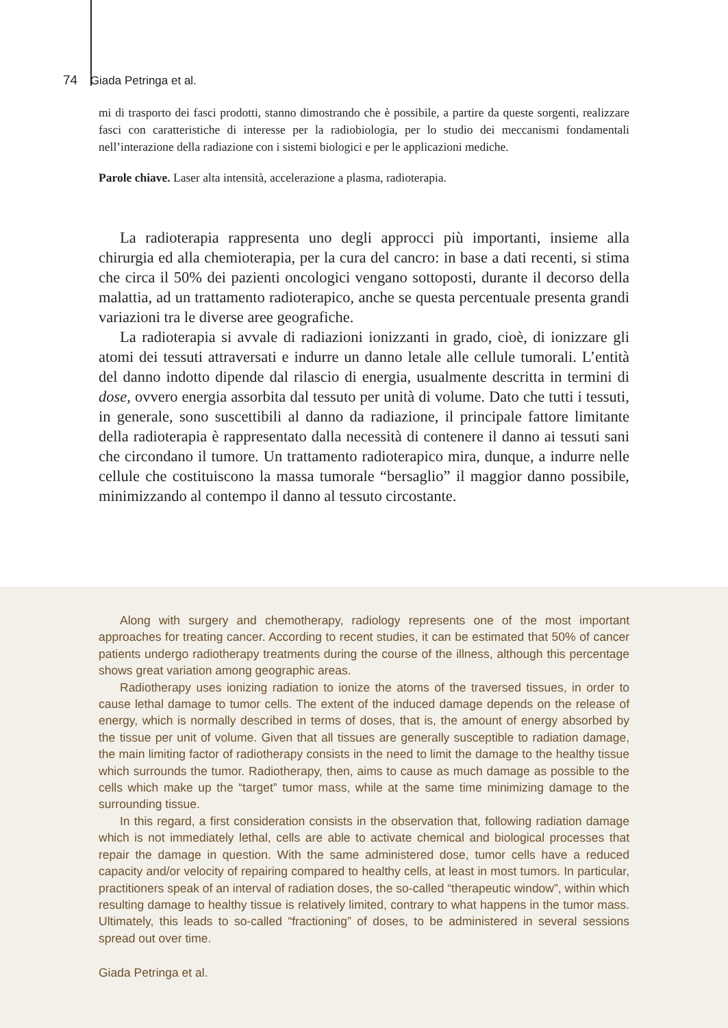74 Giada Petringa et al.
mi di trasporto dei fasci prodotti, stanno dimostrando che è possibile, a partire da queste sorgenti, realizzare fasci con caratteristiche di interesse per la radiobiologia, per lo studio dei meccanismi fondamentali nell’interazione della radiazione con i sistemi biologici e per le applicazioni mediche.
Parole chiave. Laser alta intensità, accelerazione a plasma, radioterapia.
La radioterapia rappresenta uno degli approcci più importanti, insieme alla chirurgia ed alla chemioterapia, per la cura del cancro: in base a dati recenti, si stima che circa il 50% dei pazienti oncologici vengano sottoposti, durante il decorso della malattia, ad un trattamento radioterapico, anche se questa percentuale presenta grandi variazioni tra le diverse aree geografiche.
La radioterapia si avvale di radiazioni ionizzanti in grado, cioè, di ionizzare gli atomi dei tessuti attraversati e indurre un danno letale alle cellule tumorali. L’entità del danno indotto dipende dal rilascio di energia, usualmente descritta in termini di dose, ovvero energia assorbita dal tessuto per unità di volume. Dato che tutti i tessuti, in generale, sono suscettibili al danno da radiazione, il principale fattore limitante della radioterapia è rappresentato dalla necessità di contenere il danno ai tessuti sani che circondano il tumore. Un trattamento radioterapico mira, dunque, a indurre nelle cellule che costituiscono la massa tumorale “bersaglio” il maggior danno possibile, minimizzando al contempo il danno al tessuto circostante.
Along with surgery and chemotherapy, radiology represents one of the most important approaches for treating cancer. According to recent studies, it can be estimated that 50% of cancer patients undergo radiotherapy treatments during the course of the illness, although this percentage shows great variation among geographic areas.
Radiotherapy uses ionizing radiation to ionize the atoms of the traversed tissues, in order to cause lethal damage to tumor cells. The extent of the induced damage depends on the release of energy, which is normally described in terms of doses, that is, the amount of energy absorbed by the tissue per unit of volume. Given that all tissues are generally susceptible to radiation damage, the main limiting factor of radiotherapy consists in the need to limit the damage to the healthy tissue which surrounds the tumor. Radiotherapy, then, aims to cause as much damage as possible to the cells which make up the “target” tumor mass, while at the same time minimizing damage to the surrounding tissue.
In this regard, a first consideration consists in the observation that, following radiation damage which is not immediately lethal, cells are able to activate chemical and biological processes that repair the damage in question. With the same administered dose, tumor cells have a reduced capacity and/or velocity of repairing compared to healthy cells, at least in most tumors. In particular, practitioners speak of an interval of radiation doses, the so-called “therapeutic window”, within which resulting damage to healthy tissue is relatively limited, contrary to what happens in the tumor mass. Ultimately, this leads to so-called “fractioning” of doses, to be administered in several sessions spread out over time.
Giada Petringa et al.